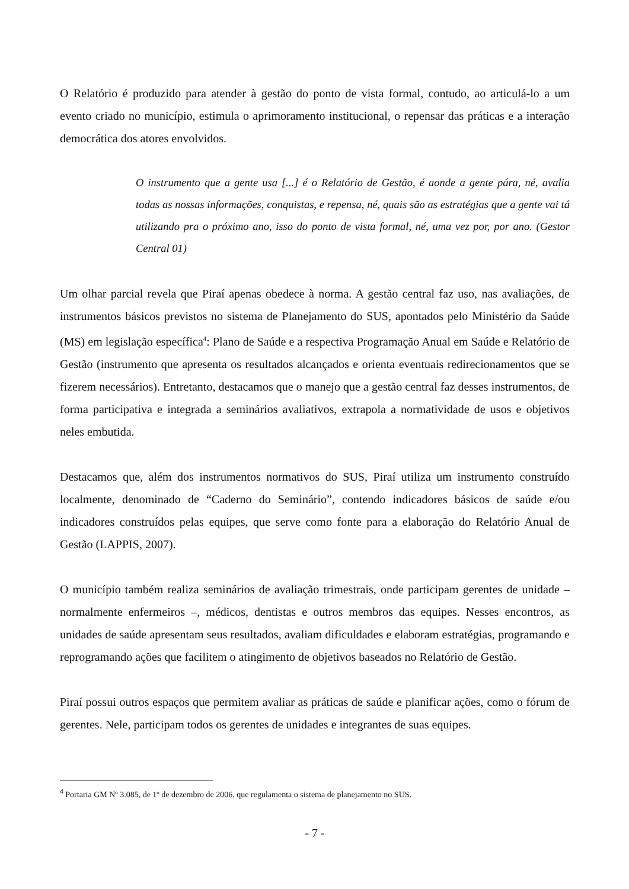O Relatório é produzido para atender à gestão do ponto de vista formal, contudo, ao articulá-lo a um evento criado no município, estimula o aprimoramento institucional, o repensar das práticas e a interação democrática dos atores envolvidos.
O instrumento que a gente usa [...] é o Relatório de Gestão, é aonde a gente pára, né, avalia todas as nossas informações, conquistas, e repensa, né, quais são as estratégias que a gente vai tá utilizando pra o próximo ano, isso do ponto de vista formal, né, uma vez por, por ano. (Gestor Central 01)
Um olhar parcial revela que Piraí apenas obedece à norma. A gestão central faz uso, nas avaliações, de instrumentos básicos previstos no sistema de Planejamento do SUS, apontados pelo Ministério da Saúde (MS) em legislação específica<sup>4</sup>: Plano de Saúde e a respectiva Programação Anual em Saúde e Relatório de Gestão (instrumento que apresenta os resultados alcançados e orienta eventuais redirecionamentos que se fizerem necessários). Entretanto, destacamos que o manejo que a gestão central faz desses instrumentos, de forma participativa e integrada a seminários avaliativos, extrapola a normatividade de usos e objetivos neles embutida.
Destacamos que, além dos instrumentos normativos do SUS, Piraí utiliza um instrumento construído localmente, denominado de “Caderno do Seminário”, contendo indicadores básicos de saúde e/ou indicadores construídos pelas equipes, que serve como fonte para a elaboração do Relatório Anual de Gestão (LAPPIS, 2007).
O município também realiza seminários de avaliação trimestrais, onde participam gerentes de unidade – normalmente enfermeiros –, médicos, dentistas e outros membros das equipes. Nesses encontros, as unidades de saúde apresentam seus resultados, avaliam dificuldades e elaboram estratégias, programando e reprogramando ações que facilitem o atingimento de objetivos baseados no Relatório de Gestão.
Piraí possui outros espaços que permitem avaliar as práticas de saúde e planificar ações, como o fórum de gerentes. Nele, participam todos os gerentes de unidades e integrantes de suas equipes.
<sup>4</sup> Portaria GM Nº 3.085, de 1º de dezembro de 2006, que regulamenta o sistema de planejamento no SUS.
- 7 -